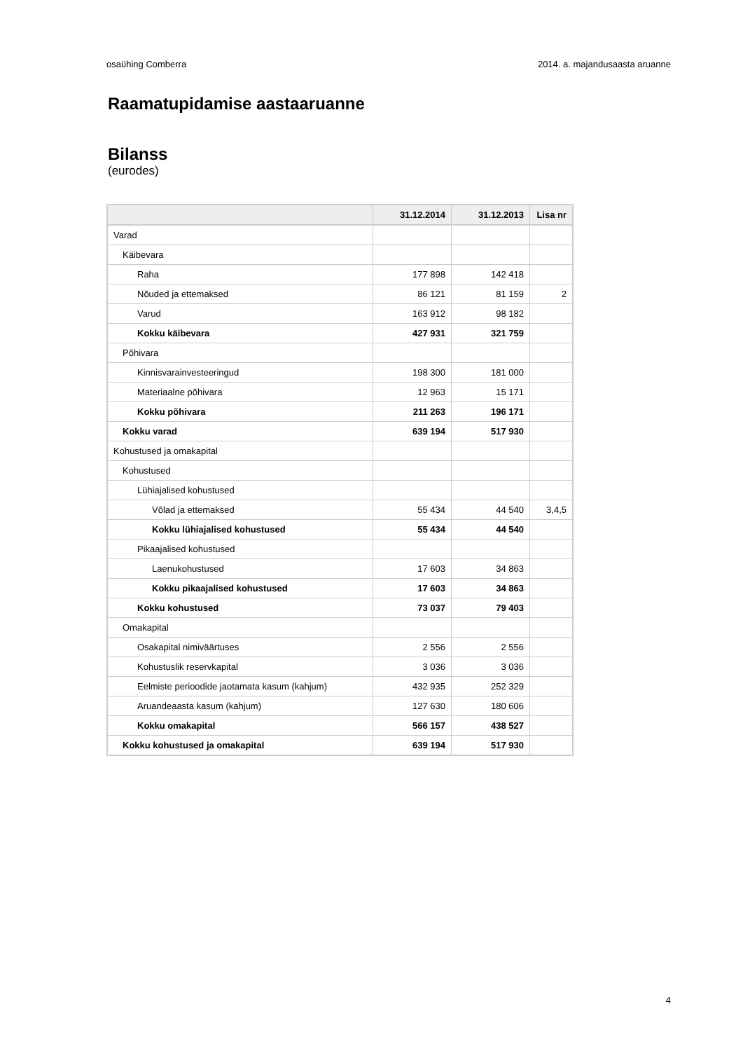osaühing Comberra 2014. a. majandusaasta aruanne
Raamatupidamise aastaaruanne
Bilanss
(eurodes)
| | 31.12.2014 | 31.12.2013 | Lisa nr |
| --- | --- | --- | --- |
| Varad | | | |
| Käibevara | | | |
| Raha | 177 898 | 142 418 | |
| Nõuded ja ettemaksed | 86 121 | 81 159 | 2 |
| Varud | 163 912 | 98 182 | |
| Kokku käibevara | 427 931 | 321 759 | |
| Põhivara | | | |
| Kinnisvarainvesteeringud | 198 300 | 181 000 | |
| Materiaalne põhivara | 12 963 | 15 171 | |
| Kokku põhivara | 211 263 | 196 171 | |
| Kokku varad | 639 194 | 517 930 | |
| Kohustused ja omakapital | | | |
| Kohustused | | | |
| Lühiajalised kohustused | | | |
| Võlad ja ettemaksed | 55 434 | 44 540 | 3,4,5 |
| Kokku lühiajalised kohustused | 55 434 | 44 540 | |
| Pikaajalised kohustused | | | |
| Laenukohustused | 17 603 | 34 863 | |
| Kokku pikaajalised kohustused | 17 603 | 34 863 | |
| Kokku kohustused | 73 037 | 79 403 | |
| Omakapital | | | |
| Osakapital nimiväärtuses | 2 556 | 2 556 | |
| Kohustuslik reservkapital | 3 036 | 3 036 | |
| Eelmiste perioodide jaotamata kasum (kahjum) | 432 935 | 252 329 | |
| Aruandeaasta kasum (kahjum) | 127 630 | 180 606 | |
| Kokku omakapital | 566 157 | 438 527 | |
| Kokku kohustused ja omakapital | 639 194 | 517 930 | |
4